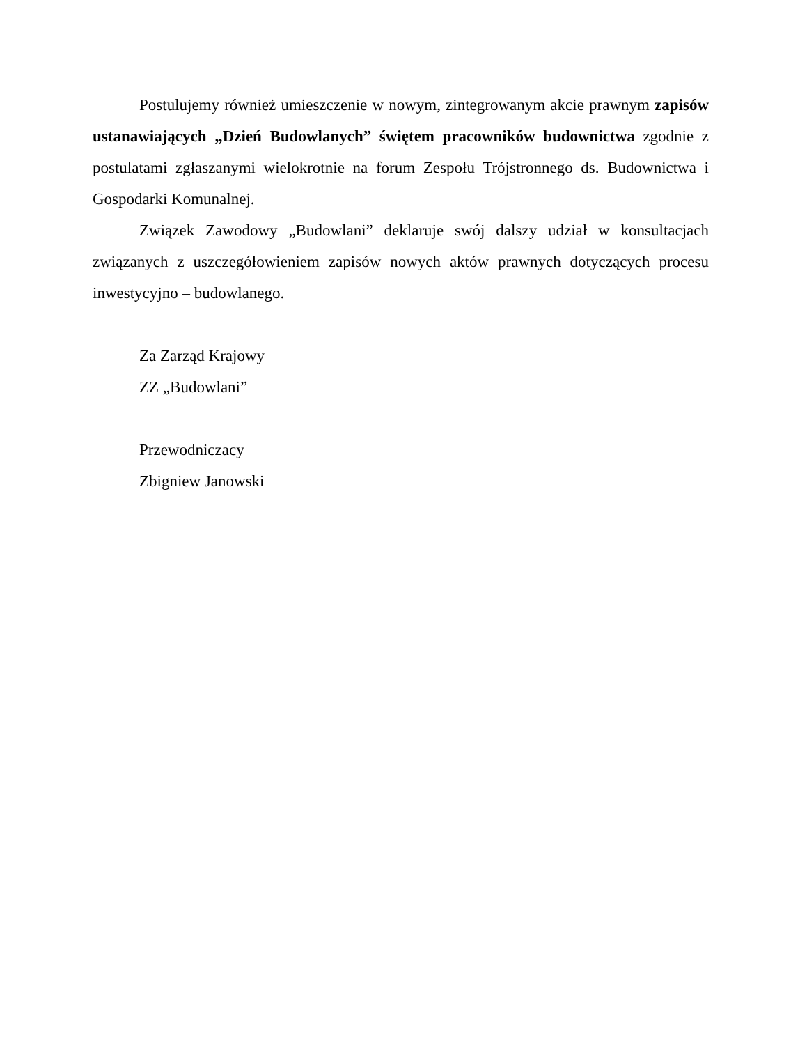Postulujemy również umieszczenie w nowym, zintegrowanym akcie prawnym zapisów ustanawiających „Dzień Budowlanych” świętem pracowników budownictwa zgodnie z postulatami zgłaszanymi wielokrotnie na forum Zespołu Trójstronnego ds. Budownictwa i Gospodarki Komunalnej.
Związek Zawodowy „Budowlani” deklaruje swój dalszy udział w konsultacjach związanych z uszczegółowieniem zapisów nowych aktów prawnych dotyczących procesu inwestycyjno – budowlanego.
Za Zarząd Krajowy
ZZ „Budowlani”
Przewodniczacy
Zbigniew Janowski